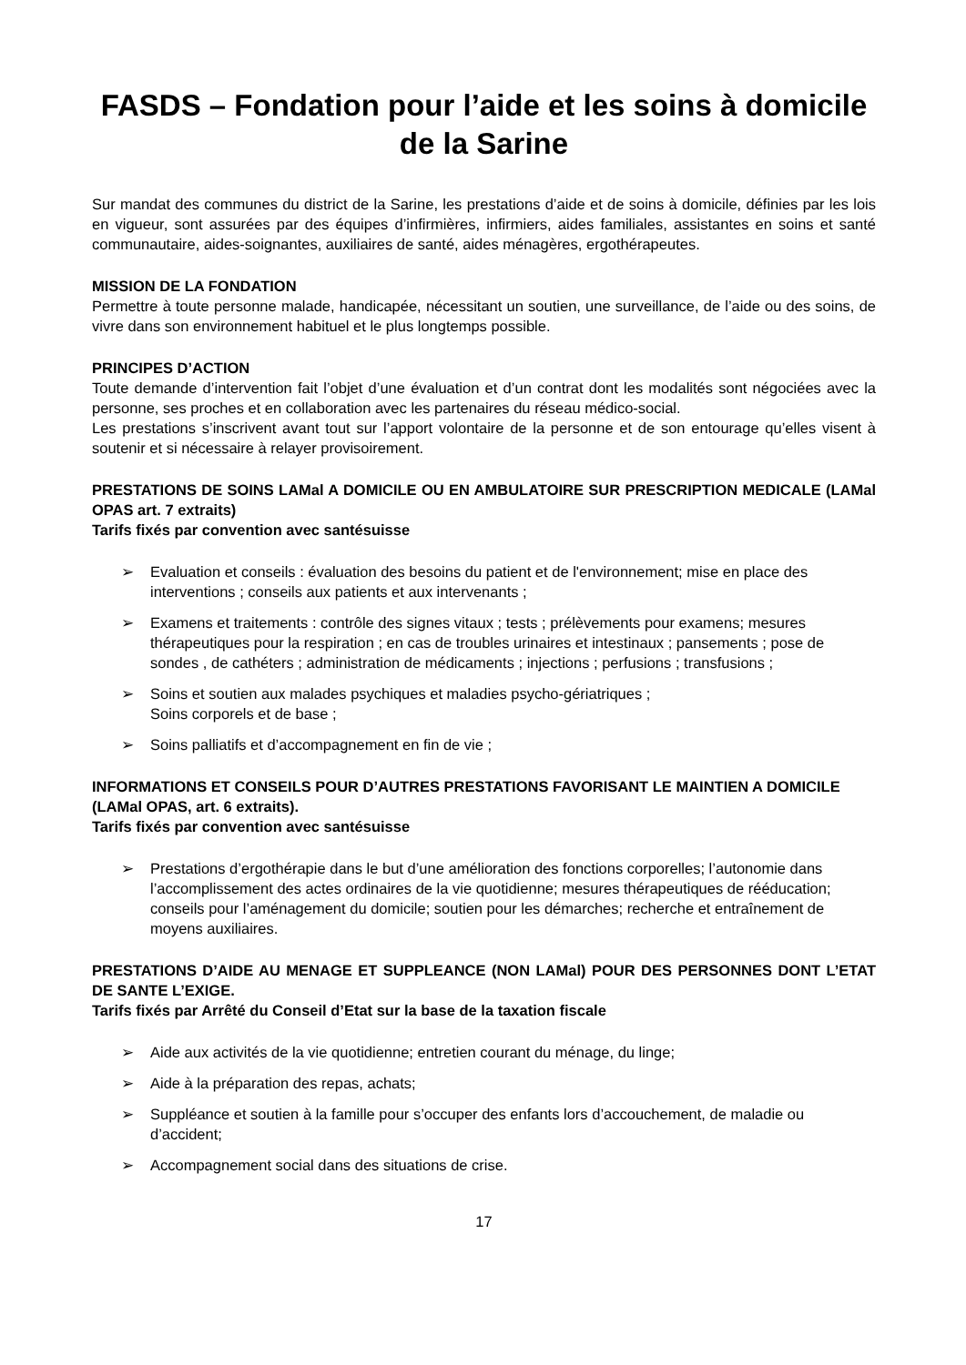FASDS – Fondation pour l’aide et les soins à domicile de la Sarine
Sur mandat des communes du district de la Sarine, les prestations d’aide et de soins à domicile, définies par les lois en vigueur, sont assurées par des équipes d’infirmières, infirmiers, aides familiales, assistantes en soins et santé communautaire, aides-soignantes, auxiliaires de santé, aides ménagères, ergothérapeutes.
MISSION DE LA FONDATION
Permettre à toute personne malade, handicapée, nécessitant un soutien, une surveillance, de l’aide ou des soins, de vivre dans son environnement habituel et le plus longtemps possible.
PRINCIPES D’ACTION
Toute demande d’intervention fait l’objet d’une évaluation et d’un contrat dont les modalités sont négociées avec la personne, ses proches et en collaboration avec les partenaires du réseau médico-social.
Les prestations s’inscrivent avant tout sur l’apport volontaire de la personne et de son entourage qu’elles visent à soutenir et si nécessaire à relayer provisoirement.
PRESTATIONS DE SOINS LAMal A DOMICILE OU EN AMBULATOIRE SUR PRESCRIPTION MEDICALE (LAMal OPAS art. 7 extraits)
Tarifs fixés par convention avec santésuisse
➢ Evaluation et conseils : évaluation des besoins du patient et de l'environnement; mise en place des interventions ; conseils aux patients et aux intervenants ;
➢ Examens et traitements : contrôle des signes vitaux ; tests ; prélèvements pour examens; mesures thérapeutiques pour la respiration ; en cas de troubles urinaires et intestinaux ; pansements ; pose de sondes , de cathéters ; administration de médicaments ; injections ; perfusions ; transfusions ;
➢ Soins et soutien aux malades psychiques et maladies psycho-gériatriques ;
Soins corporels et de base ;
➢ Soins palliatifs et d’accompagnement en fin de vie ;
INFORMATIONS ET CONSEILS POUR D’AUTRES PRESTATIONS FAVORISANT LE MAINTIEN A DOMICILE
(LAMal OPAS, art. 6 extraits).
Tarifs fixés par convention avec santésuisse
➢ Prestations d’ergothérapie dans le but d’une amélioration des fonctions corporelles; l’autonomie dans l’accomplissement des actes ordinaires de la vie quotidienne; mesures thérapeutiques de rééducation; conseils pour l’aménagement du domicile; soutien pour les démarches; recherche et entraînement de moyens auxiliaires.
PRESTATIONS D’AIDE AU MENAGE ET SUPPLEANCE (NON LAMal) POUR DES PERSONNES DONT L’ETAT DE SANTE L’EXIGE.
Tarifs fixés par Arrêté du Conseil d’Etat sur la base de la taxation fiscale
➢ Aide aux activités de la vie quotidienne; entretien courant du ménage, du linge;
➢ Aide à la préparation des repas, achats;
➢ Suppléance et soutien à la famille pour s’occuper des enfants lors d’accouchement, de maladie ou d’accident;
➢ Accompagnement social dans des situations de crise.
17